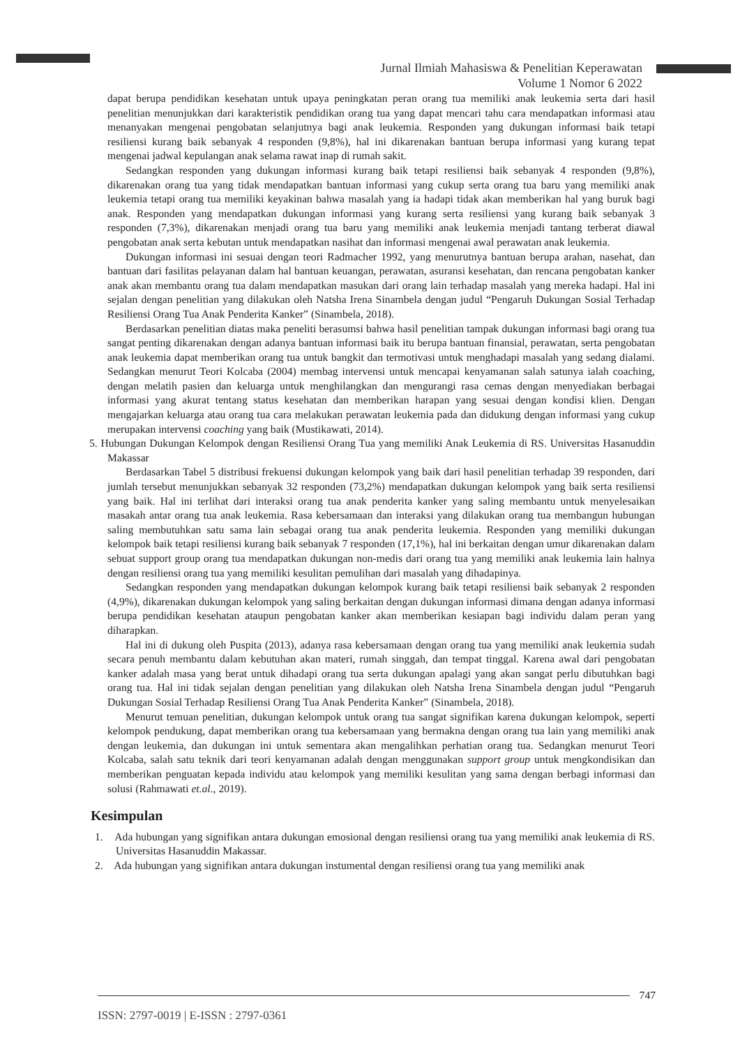Jurnal Ilmiah Mahasiswa & Penelitian Keperawatan
Volume 1 Nomor 6 2022
dapat berupa pendidikan kesehatan untuk upaya peningkatan peran orang tua memiliki anak leukemia serta dari hasil penelitian menunjukkan dari karakteristik pendidikan orang tua yang dapat mencari tahu cara mendapatkan informasi atau menanyakan mengenai pengobatan selanjutnya bagi anak leukemia. Responden yang dukungan informasi baik tetapi resiliensi kurang baik sebanyak 4 responden (9,8%), hal ini dikarenakan bantuan berupa informasi yang kurang tepat mengenai jadwal kepulangan anak selama rawat inap di rumah sakit.
Sedangkan responden yang dukungan informasi kurang baik tetapi resiliensi baik sebanyak 4 responden (9,8%), dikarenakan orang tua yang tidak mendapatkan bantuan informasi yang cukup serta orang tua baru yang memiliki anak leukemia tetapi orang tua memiliki keyakinan bahwa masalah yang ia hadapi tidak akan memberikan hal yang buruk bagi anak. Responden yang mendapatkan dukungan informasi yang kurang serta resiliensi yang kurang baik sebanyak 3 responden (7,3%), dikarenakan menjadi orang tua baru yang memiliki anak leukemia menjadi tantang terberat diawal pengobatan anak serta kebutan untuk mendapatkan nasihat dan informasi mengenai awal perawatan anak leukemia.
Dukungan informasi ini sesuai dengan teori Radmacher 1992, yang menurutnya bantuan berupa arahan, nasehat, dan bantuan dari fasilitas pelayanan dalam hal bantuan keuangan, perawatan, asuransi kesehatan, dan rencana pengobatan kanker anak akan membantu orang tua dalam mendapatkan masukan dari orang lain terhadap masalah yang mereka hadapi. Hal ini sejalan dengan penelitian yang dilakukan oleh Natsha Irena Sinambela dengan judul “Pengaruh Dukungan Sosial Terhadap Resiliensi Orang Tua Anak Penderita Kanker” (Sinambela, 2018).
Berdasarkan penelitian diatas maka peneliti berasumsi bahwa hasil penelitian tampak dukungan informasi bagi orang tua sangat penting dikarenakan dengan adanya bantuan informasi baik itu berupa bantuan finansial, perawatan, serta pengobatan anak leukemia dapat memberikan orang tua untuk bangkit dan termotivasi untuk menghadapi masalah yang sedang dialami. Sedangkan menurut Teori Kolcaba (2004) membag intervensi untuk mencapai kenyamanan salah satunya ialah coaching, dengan melatih pasien dan keluarga untuk menghilangkan dan mengurangi rasa cemas dengan menyediakan berbagai informasi yang akurat tentang status kesehatan dan memberikan harapan yang sesuai dengan kondisi klien. Dengan mengajarkan keluarga atau orang tua cara melakukan perawatan leukemia pada dan didukung dengan informasi yang cukup merupakan intervensi coaching yang baik (Mustikawati, 2014).
5. Hubungan Dukungan Kelompok dengan Resiliensi Orang Tua yang memiliki Anak Leukemia di RS. Universitas Hasanuddin Makassar
Berdasarkan Tabel 5 distribusi frekuensi dukungan kelompok yang baik dari hasil penelitian terhadap 39 responden, dari jumlah tersebut menunjukkan sebanyak 32 responden (73,2%) mendapatkan dukungan kelompok yang baik serta resiliensi yang baik. Hal ini terlihat dari interaksi orang tua anak penderita kanker yang saling membantu untuk menyelesaikan masakah antar orang tua anak leukemia. Rasa kebersamaan dan interaksi yang dilakukan orang tua membangun hubungan saling membutuhkan satu sama lain sebagai orang tua anak penderita leukemia. Responden yang memiliki dukungan kelompok baik tetapi resiliensi kurang baik sebanyak 7 responden (17,1%), hal ini berkaitan dengan umur dikarenakan dalam sebuat support group orang tua mendapatkan dukungan non-medis dari orang tua yang memiliki anak leukemia lain halnya dengan resiliensi orang tua yang memiliki kesulitan pemulihan dari masalah yang dihadapinya.
Sedangkan responden yang mendapatkan dukungan kelompok kurang baik tetapi resiliensi baik sebanyak 2 responden (4,9%), dikarenakan dukungan kelompok yang saling berkaitan dengan dukungan informasi dimana dengan adanya informasi berupa pendidikan kesehatan ataupun pengobatan kanker akan memberikan kesiapan bagi individu dalam peran yang diharapkan.
Hal ini di dukung oleh Puspita (2013), adanya rasa kebersamaan dengan orang tua yang memiliki anak leukemia sudah secara penuh membantu dalam kebutuhan akan materi, rumah singgah, dan tempat tinggal. Karena awal dari pengobatan kanker adalah masa yang berat untuk dihadapi orang tua serta dukungan apalagi yang akan sangat perlu dibutuhkan bagi orang tua. Hal ini tidak sejalan dengan penelitian yang dilakukan oleh Natsha Irena Sinambela dengan judul “Pengaruh Dukungan Sosial Terhadap Resiliensi Orang Tua Anak Penderita Kanker” (Sinambela, 2018).
Menurut temuan penelitian, dukungan kelompok untuk orang tua sangat signifikan karena dukungan kelompok, seperti kelompok pendukung, dapat memberikan orang tua kebersamaan yang bermakna dengan orang tua lain yang memiliki anak dengan leukemia, dan dukungan ini untuk sementara akan mengalihkan perhatian orang tua. Sedangkan menurut Teori Kolcaba, salah satu teknik dari teori kenyamanan adalah dengan menggunakan support group untuk mengkondisikan dan memberikan penguatan kepada individu atau kelompok yang memiliki kesulitan yang sama dengan berbagi informasi dan solusi (Rahmawati et.al., 2019).
Kesimpulan
1. Ada hubungan yang signifikan antara dukungan emosional dengan resiliensi orang tua yang memiliki anak leukemia di RS. Universitas Hasanuddin Makassar.
2. Ada hubungan yang signifikan antara dukungan instumental dengan resiliensi orang tua yang memiliki anak
747
ISSN: 2797-0019 | E-ISSN : 2797-0361